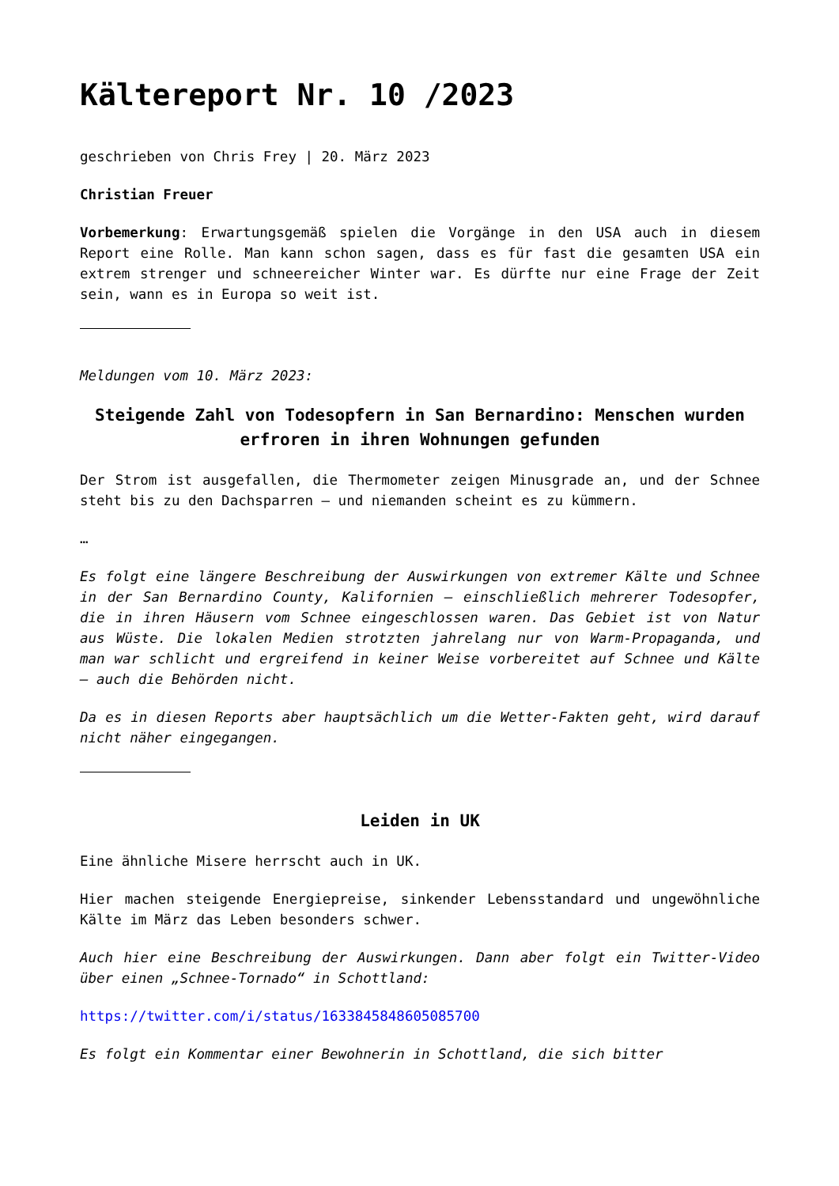Kältereport Nr. 10 /2023
geschrieben von Chris Frey | 20. März 2023
Christian Freuer
Vorbemerkung: Erwartungsgemäß spielen die Vorgänge in den USA auch in diesem Report eine Rolle. Man kann schon sagen, dass es für fast die gesamten USA ein extrem strenger und schneereicher Winter war. Es dürfte nur eine Frage der Zeit sein, wann es in Europa so weit ist.
Meldungen vom 10. März 2023:
Steigende Zahl von Todesopfern in San Bernardino: Menschen wurden erfroren in ihren Wohnungen gefunden
Der Strom ist ausgefallen, die Thermometer zeigen Minusgrade an, und der Schnee steht bis zu den Dachsparren – und niemanden scheint es zu kümmern.
…
Es folgt eine längere Beschreibung der Auswirkungen von extremer Kälte und Schnee in der San Bernardino County, Kalifornien – einschließlich mehrerer Todesopfer, die in ihren Häusern vom Schnee eingeschlossen waren. Das Gebiet ist von Natur aus Wüste. Die lokalen Medien strotzten jahrelang nur von Warm-Propaganda, und man war schlicht und ergreifend in keiner Weise vorbereitet auf Schnee und Kälte – auch die Behörden nicht.
Da es in diesen Reports aber hauptsächlich um die Wetter-Fakten geht, wird darauf nicht näher eingegangen.
Leiden in UK
Eine ähnliche Misere herrscht auch in UK.
Hier machen steigende Energiepreise, sinkender Lebensstandard und ungewöhnliche Kälte im März das Leben besonders schwer.
Auch hier eine Beschreibung der Auswirkungen. Dann aber folgt ein Twitter-Video über einen „Schnee-Tornado“ in Schottland:
https://twitter.com/i/status/1633845848605085700
Es folgt ein Kommentar einer Bewohnerin in Schottland, die sich bitter